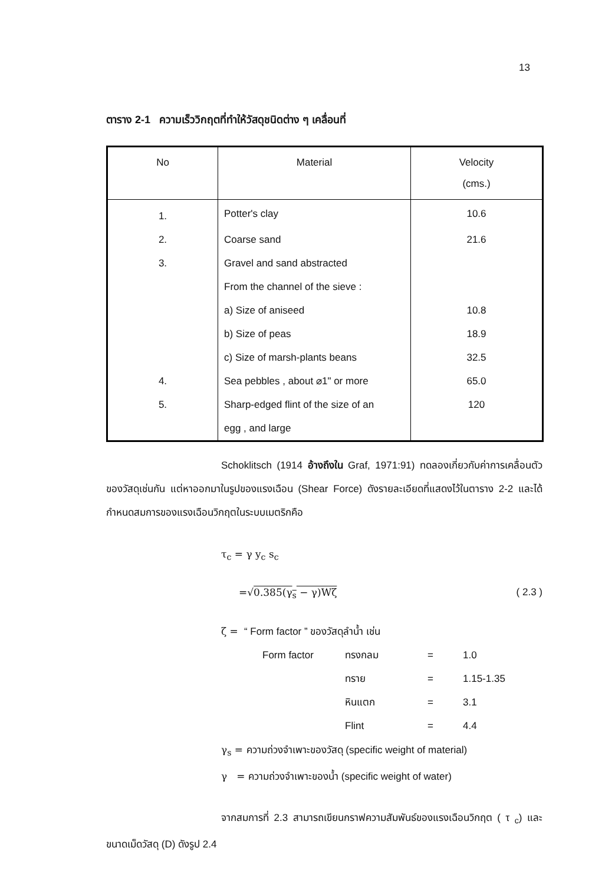13
ตาราง 2-1 ความเร็ววิกฤตที่ทำให้วัสดุชนิดต่าง ๆ เคลื่อนที่
| No | Material | Velocity (cms.) |
| --- | --- | --- |
| 1. | Potter's clay | 10.6 |
| 2. | Coarse sand | 21.6 |
| 3. | Gravel and sand abstracted | |
| | From the channel of the sieve : | |
| | a) Size of aniseed | 10.8 |
| | b) Size of peas | 18.9 |
| | c) Size of marsh-plants beans | 32.5 |
| 4. | Sea pebbles , about ⌀1" or more | 65.0 |
| 5. | Sharp-edged flint of the size of an | 120 |
| | egg , and large | |
Schoklitsch (1914 อ้างถึงใน Graf, 1971:91) ทดลองเกี่ยวกับค่าการเคลื่อนตัวของวัสดุเช่นกัน แต่หาออกมาในรูปของแรงเฉือน (Shear Force) ดังรายละเอียดที่แสดงไว้ในตาราง 2-2 และได้กำหนดสมการของแรงเฉือนวิกฤตในระบบเมตริกคือ
τ<sub>c</sub> = γ y<sub>c</sub> s<sub>c</sub>
=√0.385(γ<sub>s</sub> − γ)Wζ ( 2.3 )
ζ = “ Form factor ” ของวัสดุลำน้ำ เช่น
Form factor ทรงกลม = 1.0 ทราย = 1.15-1.35 หินแตก = 3.1 Flint = 4.4
γ<sub>s</sub> = ความถ่วงจำเพาะของวัสดุ (specific weight of material)
γ = ความถ่วงจำเพาะของน้ำ (specific weight of water)
จากสมการที่ 2.3 สามารถเขียนกราฟความสัมพันธ์ของแรงเฉือนวิกฤต ( τ <sub>c</sub>) และขนาดเม็ดวัสดุ (D) ดังรูป 2.4